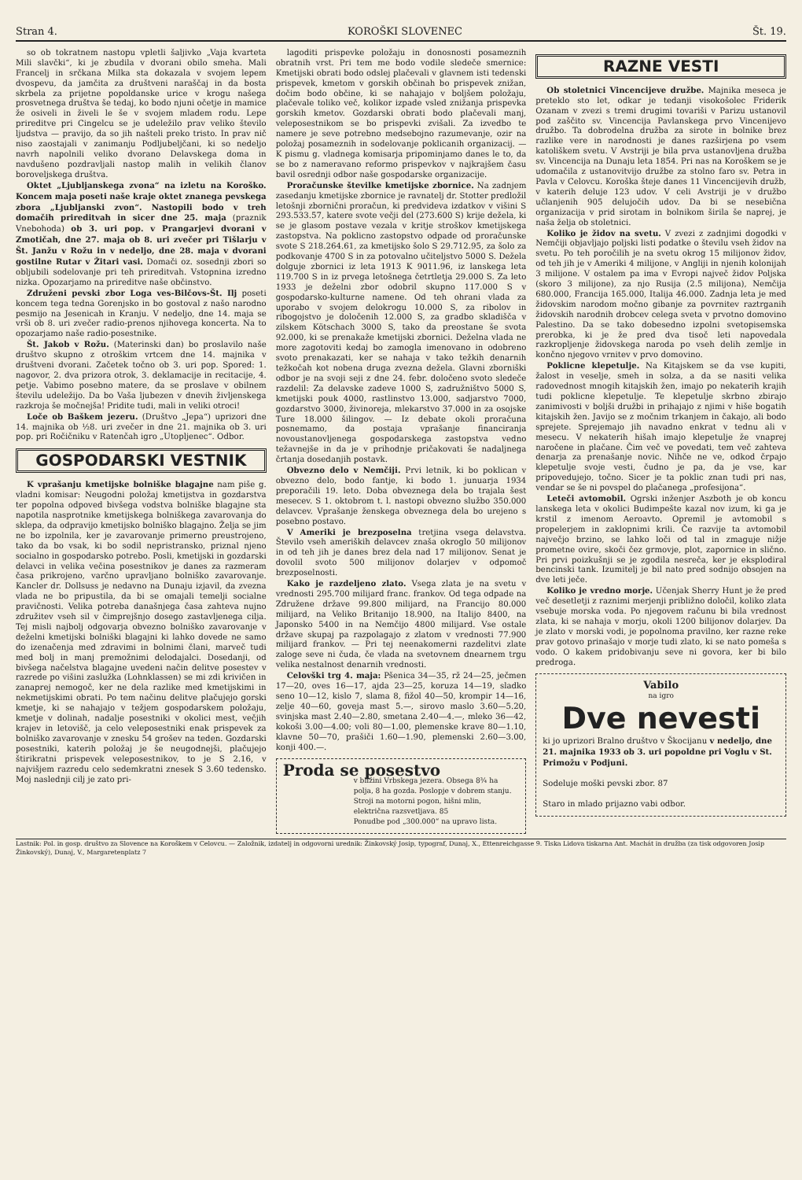Stran 4. KOROŠKI SLOVENEC Št. 19.
so ob tokratnem nastopu vpletli šaljivko „Vaja kvarteta Mili slavčki“, ki je zbudila v dvorani obilo smeha. Mali Francelj in srčkana Milka sta dokazala v svojem lepem dvospevu, da jamčita za društveni naraščaj in da bosta skrbela za prijetne popoldanske urice v krogu našega prosvetnega društva še tedaj, ko bodo njuni očetje in mamice že osiveli in živeli le še v svojem mladem rodu. Lepe prireditve pri Cingelcu se je udeležilo prav veliko število ljudstva — pravijo, da so jih našteli preko tristo. In prav nič niso zaostajali v zanimanju Podljubeljčani, ki so nedeljo navrh napolnili veliko dvorano Delavskega doma in navdušeno pozdravljali nastop malih in velikih članov boroveljskega društva.
Oktet „Ljubljanskega zvona“ na izletu na Koroško. Koncem maja poseti naše kraje oktet znanega pevskega zbora „Ljubljanski zvon“. Nastopili bodo v treh domačih prireditvah in sicer dne 25. maja (praznik Vnebohoda) ob 3. uri pop. v Prangarjevi dvorani v Zmotičah, dne 27. maja ob 8. uri zvečer pri Tišlarju v Št. Janžu v Rožu in v nedeljo, dne 28. maja v dvorani gostilne Rutar v Žitari vasi. Domači oz. sosednji zbori so obljubili sodelovanje pri teh prireditvah. Vstopnina izredno nizka. Opozarjamo na prireditve naše občinstvo.
Združeni pevski zbor Loga ves-Bilčovs-Št. Ilj poseti koncem tega tedna Gorenjsko in bo gostoval z našo narodno pesmijo na Jesenicah in Kranju. V nedeljo, dne 14. maja se vrši ob 8. uri zvečer radio-prenos njihovega koncerta. Na to opozarjamo naše radio-posestnike.
Št. Jakob v Rožu. (Materinski dan) bo proslavilo naše društvo skupno z otroškim vrtcem dne 14. majnika v društveni dvorani. Začetek točno ob 3. uri pop. Spored: 1. nagovor, 2. dva prizora otrok, 3. deklamacije in recitacije, 4. petje. Vabimo posebno matere, da se proslave v obilnem številu udeležijo. Da bo Vaša ljubezen v dnevih življenskega razkroja še močnejša! Pridite tudi, mali in veliki otroci!
Loče ob Baškem jezeru. (Društvo „Jepa“) uprizori dne 14. majnika ob ½8. uri zvečer in dne 21. majnika ob 3. uri pop. pri Ročičniku v Ratenčah igro „Utopljenec“. Odbor.
GOSPODARSKI VESTNIK
K vprašanju kmetijske bolniške blagajne nam piše g. vladni komisar: Neugodni položaj kmetijstva in gozdarstva ter popolna odpoved bivšega vodstva bolniške blagajne sta napotila nasprotnike kmetijskega bolniškega zavarovanja do sklepa, da odpravijo kmetijsko bolniško blagajno. Želja se jim ne bo izpolnila, ker je zavarovanje primerno preustrojeno, tako da bo vsak, ki bo sodil nepristransko, priznal njeno socialno in gospodarsko potrebo. Posli, kmetijski in gozdarski delavci in velika večina posestnikov je danes za razmeram časa prikrojeno, varčno upravljano bolniško zavarovanje. Kancler dr. Dollsuss je nedavno na Dunaju izjavil, da zvezna vlada ne bo pripustila, da bi se omajali temelji socialne pravičnosti. Velika potreba današnjega časa zahteva nujno združitev vseh sil v čimprejšnjo dosego zastavljenega cilja. Tej misli najbolj odgovarja obvezno bolniško zavarovanje v deželni kmetijski bolniški blagajni ki lahko dovede ne samo do izenačenja med zdravimi in bolnimi člani, marveč tudi med bolj in manj premožnimi delodajalci. Dosedanji, od bivšega načelstva blagajne uvedeni način delitve posestev v razrede po višini zaslužka (Lohnklassen) se mi zdi krivičen in zanaprej nemogoč, ker ne dela razlike med kmetijskimi in nekmetijskimi obrati. Po tem načinu delitve plačujejo gorski kmetje, ki se nahajajo v težjem gospodarskem položaju, kmetje v dolinah, nadalje posestniki v okolici mest, večjih krajev in letovišč, ja celo veleposestniki enak prispevek za bolniško zavarovanje v znesku 54 grošev na teden. Gozdarski posestniki, katerih položaj je še neugodnejši, plačujejo štirikratni prispevek veleposestnikov, to je S 2.16, v najvišjem razredu celo sedemkratni znesek S 3.60 tedensko. Moj naslednji cilj je zato pri-
lagoditi prispevke položaju in donosnosti posameznih obratnih vrst. Pri tem me bodo vodile sledeče smernice: Kmetijski obrati bodo odslej plačevali v glavnem isti tedenski prispevek, kmetom v gorskih občinah bo prispevek znižan, dočim bodo občine, ki se nahajajo v boljšem položaju, plačevale toliko več, kolikor izpade vsled znižanja prispevka gorskih kmetov. Gozdarski obrati bodo plačevali manj, veleposestnikom se bo prispevki zvišali. Za izvedbo te namere je seve potrebno medsebojno razumevanje, ozir na položaj posameznih in sodelovanje poklicanih organizacij. — K pismu g. vladnega komisarja pripominjamo danes le to, da se bo z nameravano reformo prispevkov v najkrajšem času bavil osrednji odbor naše gospodarske organizacije.
Proračunske številke kmetijske zbornice. Na zadnjem zasedanju kmetijske zbornice je ravnatelj dr. Stotter predložil letošnji zbornični proračun, ki predvideva izdatkov v višini S 293.533.57, katere svote večji del (273.600 S) krije dežela, ki se je glasom postave vezala v kritje stroškov kmetijskega zastopstva. Na poklicno zastopstvo odpade od proračunske svote S 218.264.61, za kmetijsko šolo S 29.712.95, za šolo za podkovanje 4700 S in za potovalno učiteljstvo 5000 S. Dežela dolguje zbornici iz leta 1913 K 9011.96, iz lanskega leta 119.700 S in iz prvega letošnega četrtletja 29.000 S. Za leto 1933 je deželni zbor odobril skupno 117.000 S v gospodarsko-kulturne namene. Od teh ohrani vlada za uporabo v svojem delokrogu 10.000 S, za ribolov in ribogojstvo je določenih 12.000 S, za gradbo skladišča v zilskem Kötschach 3000 S, tako da preostane še svota 92.000, ki se prenakaže kmetijski zbornici. Deželna vlada ne more zagotoviti kedaj bo zamogla imenovano in odobreno svoto prenakazati, ker se nahaja v tako težkih denarnih težkočah kot nobena druga zvezna dežela. Glavni zborniški odbor je na svoji seji z dne 24. febr. določeno svoto sledeče razdelil: Za delavske zadeve 1000 S, zadružništvo 5000 S, kmetijski pouk 4000, rastlinstvo 13.000, sadjarstvo 7000, gozdarstvo 3000, živinoreja, mlekarstvo 37.000 in za osojske Ture 18.000 šilingov. — Iz debate okoli proračuna posnemamo, da postaja vprašanje financiranja novoustanovljenega gospodarskega zastopstva vedno težavnejše in da je v prihodnje pričakovati še nadaljnega črtanja dosedanjih postavk.
Obvezno delo v Nemčiji. Prvi letnik, ki bo poklican v obvezno delo, bodo fantje, ki bodo 1. junuarja 1934 preporačili 19. leto. Doba obveznega dela bo trajala šest mesecev. S 1. oktobrom t. l. nastopi obvezno službo 350.000 delavcev. Vprašanje ženskega obveznega dela bo urejeno s posebno postavo.
V Ameriki je brezposelna tretjina vsega delavstva. Število vseh ameriških delavcev znaša okroglo 50 milijonov in od teh jih je danes brez dela nad 17 milijonov. Senat je dovolil svoto 500 milijonov dolarjev v odpomoč brezposelnosti.
Kako je razdeljeno zlato. Vsega zlata je na svetu v vrednosti 295.700 milijard franc. frankov. Od tega odpade na Združene države 99.800 milijard, na Francijo 80.000 milijard, na Veliko Britanijo 18.900, na Italijo 8400, na Japonsko 5400 in na Nemčijo 4800 milijard. Vse ostale države skupaj pa razpolagajo z zlatom v vrednosti 77.900 milijard frankov. — Pri tej neenakomerni razdelitvi zlate zaloge seve ni čuda, če vlada na svetovnem dnearnem trgu velika nestalnost denarnih vrednosti.
Celovški trg 4. maja: Pšenica 34—35, rž 24—25, ječmen 17—20, oves 16—17, ajda 23—25, koruza 14—19, sladko seno 10—12, kislo 7, slama 8, fižol 40—50, krompir 14—16, zelje 40—60, goveja mast 5.—, sirovo maslo 3.60—5.20, svinjska mast 2.40—2.80, smetana 2.40—4.—, mleko 36—42, kokoši 3.00—4.00; voli 80—1.00, plemenske krave 80—1.10, klavne 50—70, prašiči 1.60—1.90, plemenski 2.60—3.00, konji 400.—.
Proda se posestvo
v bližini Vrbskega jezera. Obsega 8¾ ha polja, 8 ha gozda. Poslopje v dobrem stanju. Stroji na motorni pogon, hišni mlin, električna razsvetljava. 85
Ponudbe pod „300.000“ na upravo lista.
RAZNE VESTI
Ob stoletnici Vincencijeve družbe. Majnika meseca je preteklo sto let, odkar je tedanji visokošolec Friderik Ozanam v zvezi s tremi drugimi tovariši v Parizu ustanovil pod zaščito sv. Vincencija Pavlanskega prvo Vincenijevo družbo. Ta dobrodelna družba za sirote in bolnike brez razlike vere in narodnosti je danes razširjena po vsem katoliškem svetu. V Avstriji je bila prva ustanovljena družba sv. Vincencija na Dunaju leta 1854. Pri nas na Koroškem se je udomačila z ustanovitvijo družbe za stolno faro sv. Petra in Pavla v Celovcu. Koroška šteje danes 11 Vincencijevih družb, v katerih deluje 123 udov. V celi Avstriji je v družbo učlanjenih 905 delujočih udov. Da bi se nesebična organizacija v prid sirotam in bolnikom širila še naprej, je naša želja ob stoletnici.
Koliko je židov na svetu. V zvezi z zadnjimi dogodki v Nemčiji objavljajo poljski listi podatke o številu vseh židov na svetu. Po teh poročilih je na svetu okrog 15 milijonov židov, od teh jih je v Ameriki 4 milijone, v Angliji in njenih kolonijah 3 milijone. V ostalem pa ima v Evropi največ židov Poljska (skoro 3 milijone), za njo Rusija (2.5 milijona), Nemčija 680.000, Francija 165.000, Italija 46.000. Zadnja leta je med židovskim narodom močno gibanje za povrnitev raztrganih židovskih narodnih drobcev celega sveta v prvotno domovino Palestino. Da se tako dobesedno izpolni svetopisemska prerobka, ki je že pred dva tisoč leti napovedala razkropljenje židovskega naroda po vseh delih zemlje in končno njegovo vrnitev v prvo domovino.
Poklicne klepetulje. Na Kitajskem se da vse kupiti, žalost in veselje, smeh in solza, a da se nasiti velika radovednost mnogih kitajskih žen, imajo po nekaterih krajih tudi poklicne klepetulje. Te klepetulje skrbno zbirajo zanimivosti v boljši družbi in prihajajo z njimi v hiše bogatih kitajskih žen. Javijo se z močnim trkanjem in čakajo, ali bodo sprejete. Sprejemajo jih navadno enkrat v tednu ali v mesecu. V nekaterih hišah imajo klepetulje že vnaprej naročene in plačane. Čim več ve povedati, tem več zahteva denarja za prenašanje novic. Nihče ne ve, odkod črpajo klepetulje svoje vesti, čudno je pa, da je vse, kar pripovedujejo, točno. Sicer je ta poklic znan tudi pri nas, vendar se še ni povspel do plačanega „profesijona“.
Leteči avtomobil. Ogrski inženjer Aszboth je ob koncu lanskega leta v okolici Budimpešte kazal nov izum, ki ga je krstil z imenom Aeroavto. Opremil je avtomobil s propelerjem in zaklopnimi krili. Če razvije ta avtomobil največjo brzino, se lahko loči od tal in zmaguje nižje prometne ovire, skoči čez grmovje, plot, zapornice in slično. Pri prvi poizkušnji se je zgodila nesreča, ker je eksplodiral bencinski tank. Izumitelj je bil nato pred sodnijo obsojen na dve leti ječe.
Koliko je vredno morje. Učenjak Sherry Hunt je že pred več desetletji z raznimi merjenji približno določil, koliko zlata vsebuje morska voda. Po njegovem računu bi bila vrednost zlata, ki se nahaja v morju, okoli 1200 bilijonov dolarjev. Da je zlato v morski vodi, je popolnoma pravilno, ker razne reke prav gotovo prinašajo v morje tudi zlato, ki se nato pomeša s vodo. O kakem pridobivanju seve ni govora, ker bi bilo predroga.
Vabilo
na igro
Dve nevesti
ki jo uprizori Bralno društvo v Škocijanu v nedeljo, dne 21. majnika 1933 ob 3. uri popoldne pri Voglu v St. Primožu v Podjuni.
Sodeluje moški pevski zbor. 87
Staro in mlado prijazno vabi odbor.
Lastnik: Pol. in gosp. društvo za Slovence na Koroškem v Celovcu. — Založnik, izdatelj in odgovorni urednik: Žinkovský Josip, typograf, Dunaj, X., Ettenreichgasse 9. Tiska Lidova tiskarna Ant. Machát in družba (za tisk odgovoren Josip Žinkovský), Dunaj, V., Margaretenplatz 7